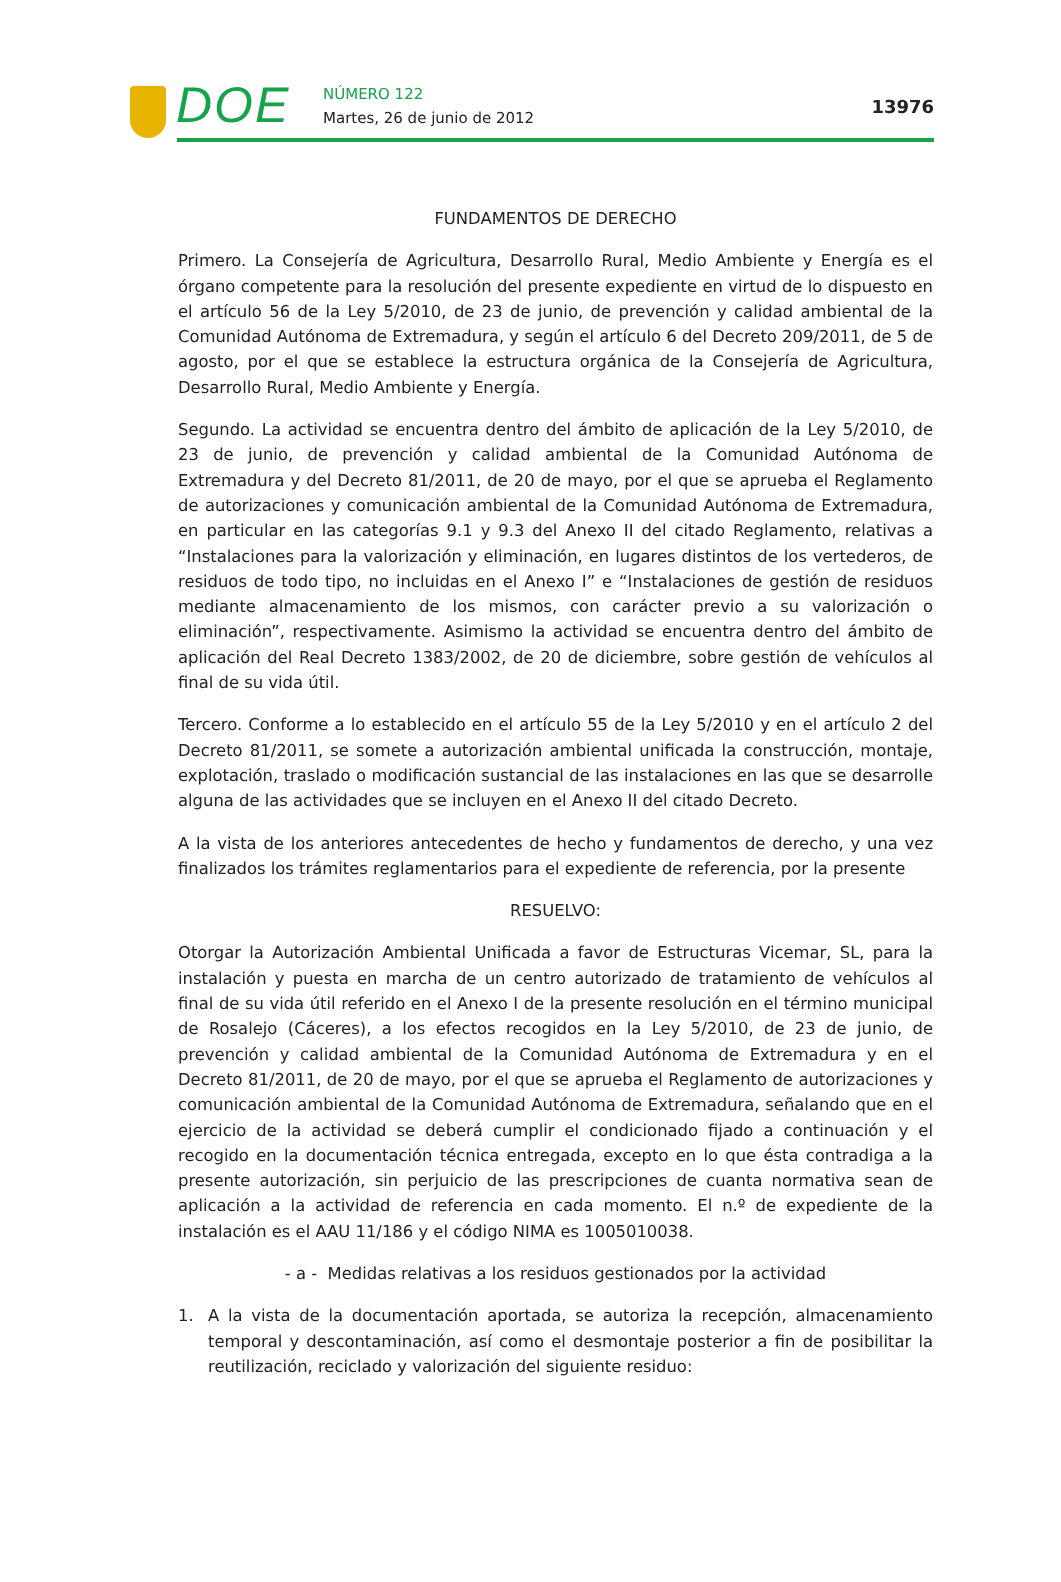DOE
NÚMERO 122
Martes, 26 de junio de 2012
13976
FUNDAMENTOS DE DERECHO
Primero. La Consejería de Agricultura, Desarrollo Rural, Medio Ambiente y Energía es el órgano competente para la resolución del presente expediente en virtud de lo dispuesto en el artículo 56 de la Ley 5/2010, de 23 de junio, de prevención y calidad ambiental de la Comunidad Autónoma de Extremadura, y según el artículo 6 del Decreto 209/2011, de 5 de agosto, por el que se establece la estructura orgánica de la Consejería de Agricultura, Desarrollo Rural, Medio Ambiente y Energía.
Segundo. La actividad se encuentra dentro del ámbito de aplicación de la Ley 5/2010, de 23 de junio, de prevención y calidad ambiental de la Comunidad Autónoma de Extremadura y del Decreto 81/2011, de 20 de mayo, por el que se aprueba el Reglamento de autorizaciones y comunicación ambiental de la Comunidad Autónoma de Extremadura, en particular en las categorías 9.1 y 9.3 del Anexo II del citado Reglamento, relativas a “Instalaciones para la valorización y eliminación, en lugares distintos de los vertederos, de residuos de todo tipo, no incluidas en el Anexo I” e “Instalaciones de gestión de residuos mediante almacenamiento de los mismos, con carácter previo a su valorización o eliminación”, respectivamente. Asimismo la actividad se encuentra dentro del ámbito de aplicación del Real Decreto 1383/2002, de 20 de diciembre, sobre gestión de vehículos al final de su vida útil.
Tercero. Conforme a lo establecido en el artículo 55 de la Ley 5/2010 y en el artículo 2 del Decreto 81/2011, se somete a autorización ambiental unificada la construcción, montaje, explotación, traslado o modificación sustancial de las instalaciones en las que se desarrolle alguna de las actividades que se incluyen en el Anexo II del citado Decreto.
A la vista de los anteriores antecedentes de hecho y fundamentos de derecho, y una vez finalizados los trámites reglamentarios para el expediente de referencia, por la presente
RESUELVO:
Otorgar la Autorización Ambiental Unificada a favor de Estructuras Vicemar, SL, para la instalación y puesta en marcha de un centro autorizado de tratamiento de vehículos al final de su vida útil referido en el Anexo I de la presente resolución en el término municipal de Rosalejo (Cáceres), a los efectos recogidos en la Ley 5/2010, de 23 de junio, de prevención y calidad ambiental de la Comunidad Autónoma de Extremadura y en el Decreto 81/2011, de 20 de mayo, por el que se aprueba el Reglamento de autorizaciones y comunicación ambiental de la Comunidad Autónoma de Extremadura, señalando que en el ejercicio de la actividad se deberá cumplir el condicionado fijado a continuación y el recogido en la documentación técnica entregada, excepto en lo que ésta contradiga a la presente autorización, sin perjuicio de las prescripciones de cuanta normativa sean de aplicación a la actividad de referencia en cada momento. El n.º de expediente de la instalación es el AAU 11/186 y el código NIMA es 1005010038.
- a - Medidas relativas a los residuos gestionados por la actividad
1. A la vista de la documentación aportada, se autoriza la recepción, almacenamiento temporal y descontaminación, así como el desmontaje posterior a fin de posibilitar la reutilización, reciclado y valorización del siguiente residuo: